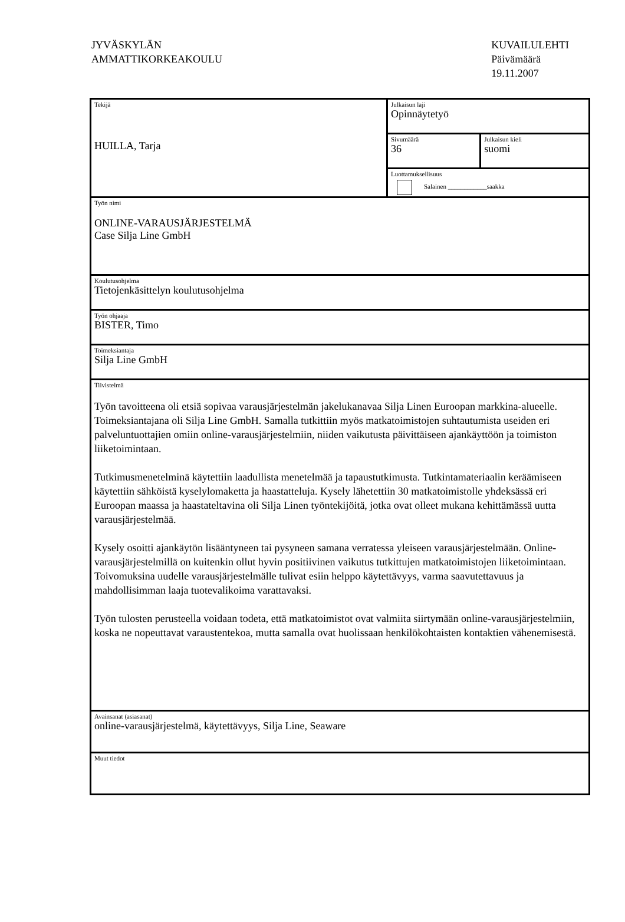JYVÄSKYLÄN
AMMATTIKORKEAKOULU
KUVAILULEHTI
Päivämäärä
19.11.2007
| Tekijä HUILLA, Tarja | Julkaisun laji Opinnäytetyö | |
| | Sivumäärä 36 | Julkaisun kieli suomi |
| | Luottamuksellisuus Salainen ____________saakka | |
| Työn nimi ONLINE-VARAUSJÄRJESTELMÄ Case Silja Line GmbH | | |
| Koulutusohjelma Tietojenkäsittelyn koulutusohjelma | | |
| Työn ohjaaja BISTER, Timo | | |
| Toimeksiantaja Silja Line GmbH | | |
| Tiivistelmä Työn tavoitteena oli etsiä sopivaa varausjärjestelmän jakelukanavaa Silja Linen Euroopan markkina-alueelle. Toimeksiantajana oli Silja Line GmbH. Samalla tutkittiin myös matkatoimistojen suhtautumista useiden eri palveluntuottajien omiin online-varausjärjestelmiin, niiden vaikutusta päivittäiseen ajankäyttöön ja toimiston liiketoimintaan. Tutkimusmenetelminä käytettiin laadullista menetelmää ja tapaustutkimusta. Tutkintamateriaalin keräämiseen käytettiin sähköistä kyselylomaketta ja haastatteluja. Kysely lähetettiin 30 matkatoimistolle yhdeksässä eri Euroopan maassa ja haastateltavina oli Silja Linen työntekijöitä, jotka ovat olleet mukana kehittämässä uutta varausjärjestelmää. Kysely osoitti ajankäytön lisääntyneen tai pysyneen samana verratessa yleiseen varausjärjestelmään. Online-varausjärjestelmillä on kuitenkin ollut hyvin positiivinen vaikutus tutkittujen matkatoimistojen liiketoimintaan. Toivomuksina uudelle varausjärjestelmälle tulivat esiin helppo käytettävyys, varma saavutettavuus ja mahdollisimman laaja tuotevalikoima varattavaksi. Työn tulosten perusteella voidaan todeta, että matkatoimistot ovat valmiita siirtymään online-varausjärjestelmiin, koska ne nopeuttavat varaustentekoa, mutta samalla ovat huolissaan henkilökohtaisten kontaktien vähenemisestä. | | |
| Avainsanat (asiasanat) online-varausjärjestelmä, käytettävyys, Silja Line, Seaware | | |
| Muut tiedot | | |